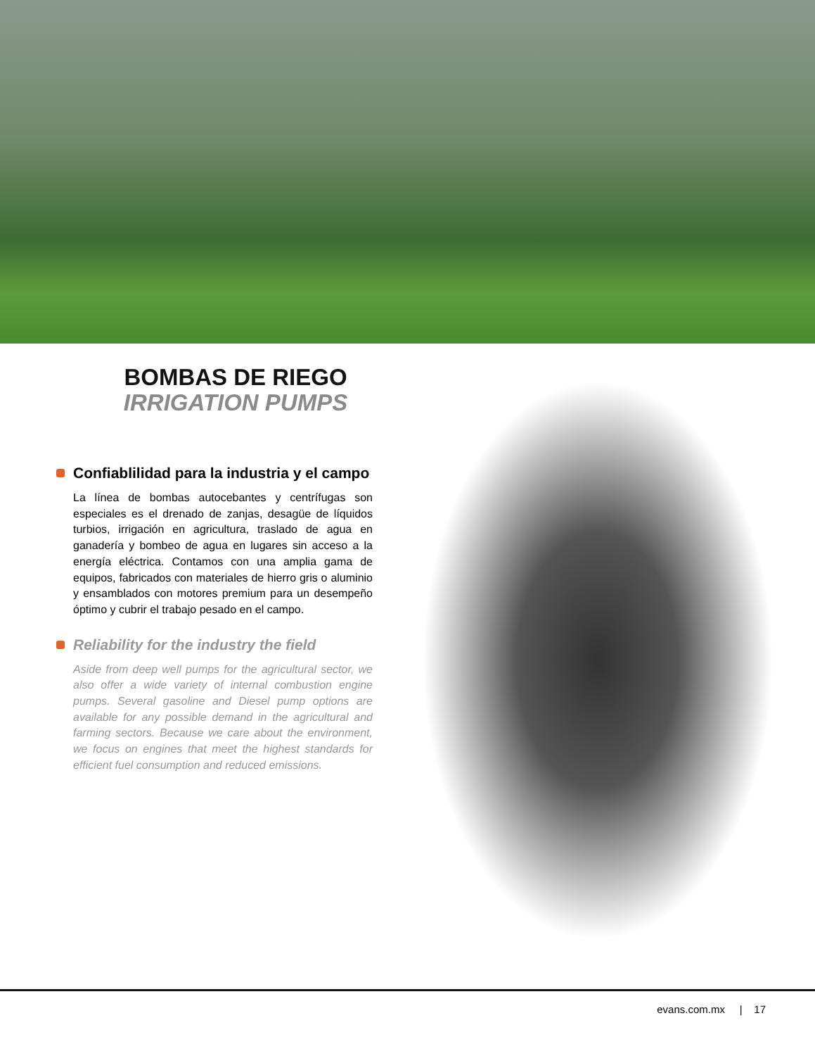BOMBAS DE RIEGO
IRRIGATION PUMPS
Confiablilidad para la industria y el campo
La línea de bombas autocebantes y centrífugas son especiales es el drenado de zanjas, desagüe de líquidos turbios, irrigación en agricultura, traslado de agua en ganadería y bombeo de agua en lugares sin acceso a la energía eléctrica. Contamos con una amplia gama de equipos, fabricados con materiales de hierro gris o aluminio y ensamblados con motores premium para un desempeño óptimo y cubrir el trabajo pesado en el campo.
Reliability for the industry the field
Aside from deep well pumps for the agricultural sector, we also offer a wide variety of internal combustion engine pumps. Several gasoline and Diesel pump options are available for any possible demand in the agricultural and farming sectors. Because we care about the environment, we focus on engines that meet the highest standards for efficient fuel consumption and reduced emissions.
evans.com.mx | 17